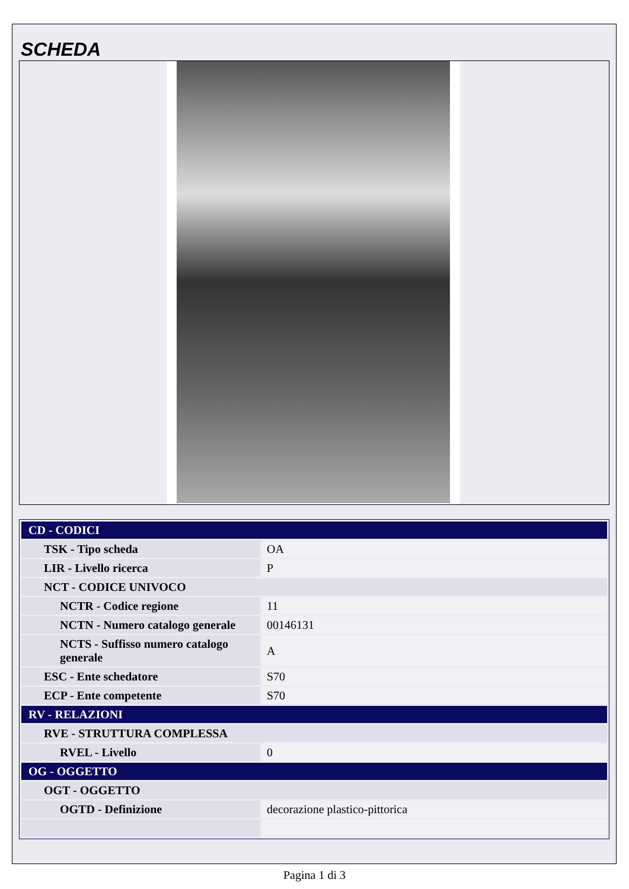SCHEDA
| CD - CODICI | |
| TSK - Tipo scheda | OA |
| LIR - Livello ricerca | P |
| NCT - CODICE UNIVOCO | |
| NCTR - Codice regione | 11 |
| NCTN - Numero catalogo generale | 00146131 |
| NCTS - Suffisso numero catalogo generale | A |
| ESC - Ente schedatore | S70 |
| ECP - Ente competente | S70 |
| RV - RELAZIONI | |
| RVE - STRUTTURA COMPLESSA | |
| RVEL - Livello | 0 |
| OG - OGGETTO | |
| OGT - OGGETTO | |
| OGTD - Definizione | decorazione plastico-pittorica |
Pagina 1 di 3